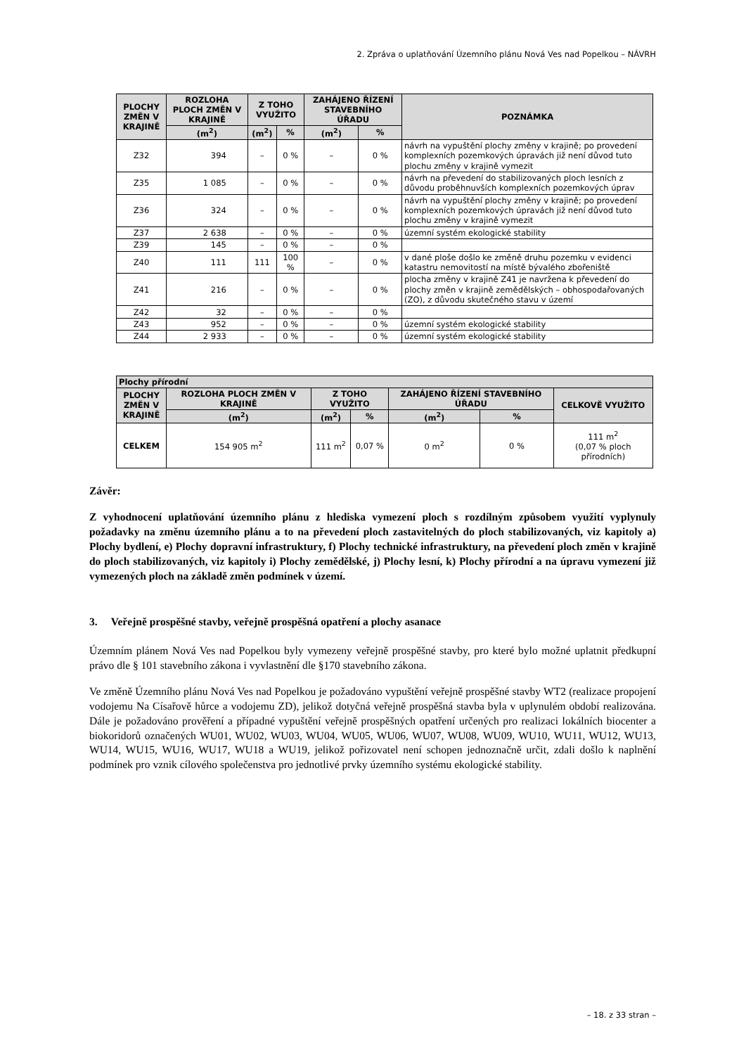2. Zpráva o uplatňování Územního plánu Nová Ves nad Popelkou – NÁVRH
| PLOCHY ZMĚN V KRAJINĚ | ROZLOHA PLOCH ZMĚN V KRAJINĚ | Z TOHO VYUŽITO | | ZAHÁJENO ŘÍZENÍ STAVEBNÍHO ÚŘADU | | POZNÁMKA |
| --- | --- | --- | --- | --- | --- | --- |
| | (m<sup>2</sup>) | (m<sup>2</sup>) | % | (m<sup>2</sup>) | % | |
| Z32 | 394 | – | 0 % | – | 0 % | návrh na vypuštění plochy změny v krajině; po provedení komplexních pozemkových úpravách již není důvod tuto plochu změny v krajině vymezit |
| Z35 | 1 085 | – | 0 % | – | 0 % | návrh na převedení do stabilizovaných ploch lesních z důvodu proběhnuvších komplexních pozemkových úprav |
| Z36 | 324 | – | 0 % | – | 0 % | návrh na vypuštění plochy změny v krajině; po provedení komplexních pozemkových úpravách již není důvod tuto plochu změny v krajině vymezit |
| Z37 | 2 638 | – | 0 % | – | 0 % | územní systém ekologické stability |
| Z39 | 145 | – | 0 % | – | 0 % | |
| Z40 | 111 | 111 | 100 % | – | 0 % | v dané ploše došlo ke změně druhu pozemku v evidenci katastru nemovitostí na místě bývalého zbořeniště |
| Z41 | 216 | – | 0 % | – | 0 % | plocha změny v krajině Z41 je navržena k převedení do plochy změn v krajině zemědělských – obhospodařovaných (ZO), z důvodu skutečného stavu v území |
| Z42 | 32 | – | 0 % | – | 0 % | |
| Z43 | 952 | – | 0 % | – | 0 % | územní systém ekologické stability |
| Z44 | 2 933 | – | 0 % | – | 0 % | územní systém ekologické stability |
| Plochy přírodní | | | | | | |
| --- | --- | --- | --- | --- | --- | --- |
| PLOCHY ZMĚN V KRAJINĚ | ROZLOHA PLOCH ZMĚN V KRAJINĚ | Z TOHO VYUŽITO | | ZAHÁJENO ŘÍZENÍ STAVEBNÍHO ÚŘADU | | CELKOVĚ VYUŽITO |
| | (m<sup>2</sup>) | (m<sup>2</sup>) | % | (m<sup>2</sup>) | % | |
| CELKEM | 154 905 m<sup>2</sup> | 111 m<sup>2</sup> | 0,07 % | 0 m<sup>2</sup> | 0 % | 111 m<sup>2</sup> (0,07 % ploch přírodních) |
Závěr:
Z vyhodnocení uplatňování územního plánu z hlediska vymezení ploch s rozdílným způsobem využití vyplynuly požadavky na změnu územního plánu a to na převedení ploch zastavitelných do ploch stabilizovaných, viz kapitoly a) Plochy bydlení, e) Plochy dopravní infrastruktury, f) Plochy technické infrastruktury, na převedení ploch změn v krajině do ploch stabilizovaných, viz kapitoly i) Plochy zemědělské, j) Plochy lesní, k) Plochy přírodní a na úpravu vymezení již vymezených ploch na základě změn podmínek v území.
3. Veřejně prospěšné stavby, veřejně prospěšná opatření a plochy asanace
Územním plánem Nová Ves nad Popelkou byly vymezeny veřejně prospěšné stavby, pro které bylo možné uplatnit předkupní právo dle § 101 stavebního zákona i vyvlastnění dle §170 stavebního zákona.
Ve změně Územního plánu Nová Ves nad Popelkou je požadováno vypuštění veřejně prospěšné stavby WT2 (realizace propojení vodojemu Na Císařově hůrce a vodojemu ZD), jelikož dotyčná veřejně prospěšná stavba byla v uplynulém období realizována. Dále je požadováno prověření a případné vypuštění veřejně prospěšných opatření určených pro realizaci lokálních biocenter a biokoridorů označených WU01, WU02, WU03, WU04, WU05, WU06, WU07, WU08, WU09, WU10, WU11, WU12, WU13, WU14, WU15, WU16, WU17, WU18 a WU19, jelikož pořizovatel není schopen jednoznačně určit, zdali došlo k naplnění podmínek pro vznik cílového společenstva pro jednotlivé prvky územního systému ekologické stability.
– 18. z 33 stran –